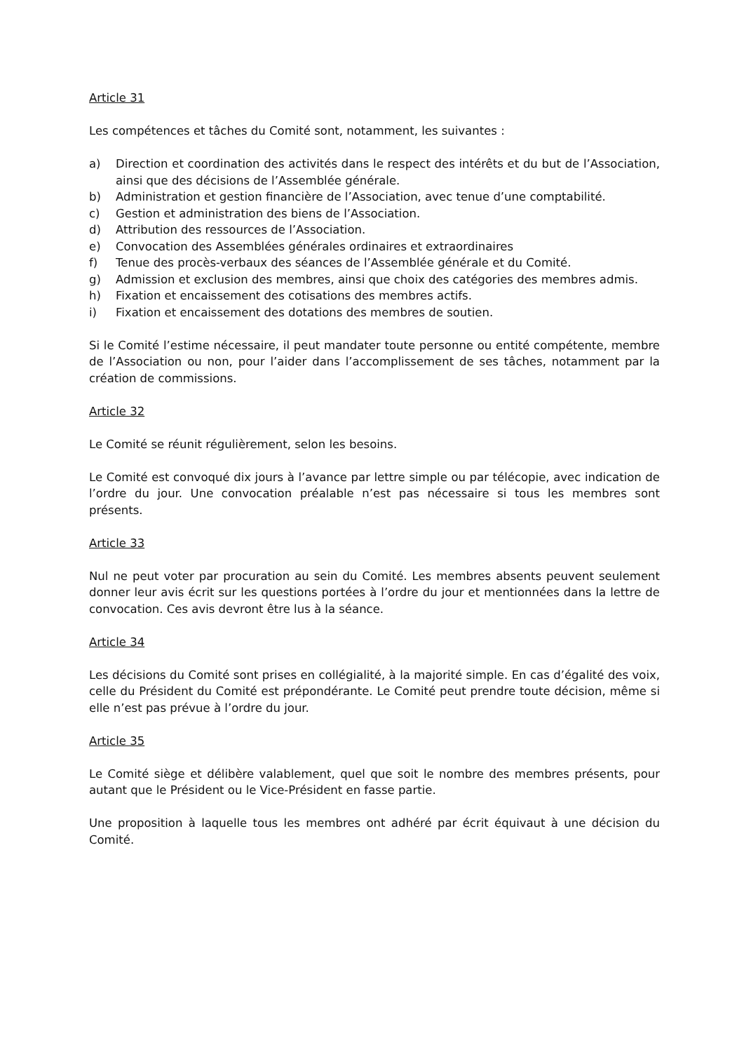Article 31
Les compétences et tâches du Comité sont, notamment, les suivantes :
a) Direction et coordination des activités dans le respect des intérêts et du but de l’Association, ainsi que des décisions de l’Assemblée générale.
b) Administration et gestion financière de l’Association, avec tenue d’une comptabilité.
c) Gestion et administration des biens de l’Association.
d) Attribution des ressources de l’Association.
e) Convocation des Assemblées générales ordinaires et extraordinaires
f) Tenue des procès-verbaux des séances de l’Assemblée générale et du Comité.
g) Admission et exclusion des membres, ainsi que choix des catégories des membres admis.
h) Fixation et encaissement des cotisations des membres actifs.
i) Fixation et encaissement des dotations des membres de soutien.
Si le Comité l’estime nécessaire, il peut mandater toute personne ou entité compétente, membre de l’Association ou non, pour l’aider dans l’accomplissement de ses tâches, notamment par la création de commissions.
Article 32
Le Comité se réunit régulièrement, selon les besoins.
Le Comité est convoqué dix jours à l’avance par lettre simple ou par télécopie, avec indication de l’ordre du jour. Une convocation préalable n’est pas nécessaire si tous les membres sont présents.
Article 33
Nul ne peut voter par procuration au sein du Comité. Les membres absents peuvent seulement donner leur avis écrit sur les questions portées à l’ordre du jour et mentionnées dans la lettre de convocation. Ces avis devront être lus à la séance.
Article 34
Les décisions du Comité sont prises en collégialité, à la majorité simple. En cas d’égalité des voix, celle du Président du Comité est prépondérante. Le Comité peut prendre toute décision, même si elle n’est pas prévue à l’ordre du jour.
Article 35
Le Comité siège et délibère valablement, quel que soit le nombre des membres présents, pour autant que le Président ou le Vice-Président en fasse partie.
Une proposition à laquelle tous les membres ont adhéré par écrit équivaut à une décision du Comité.